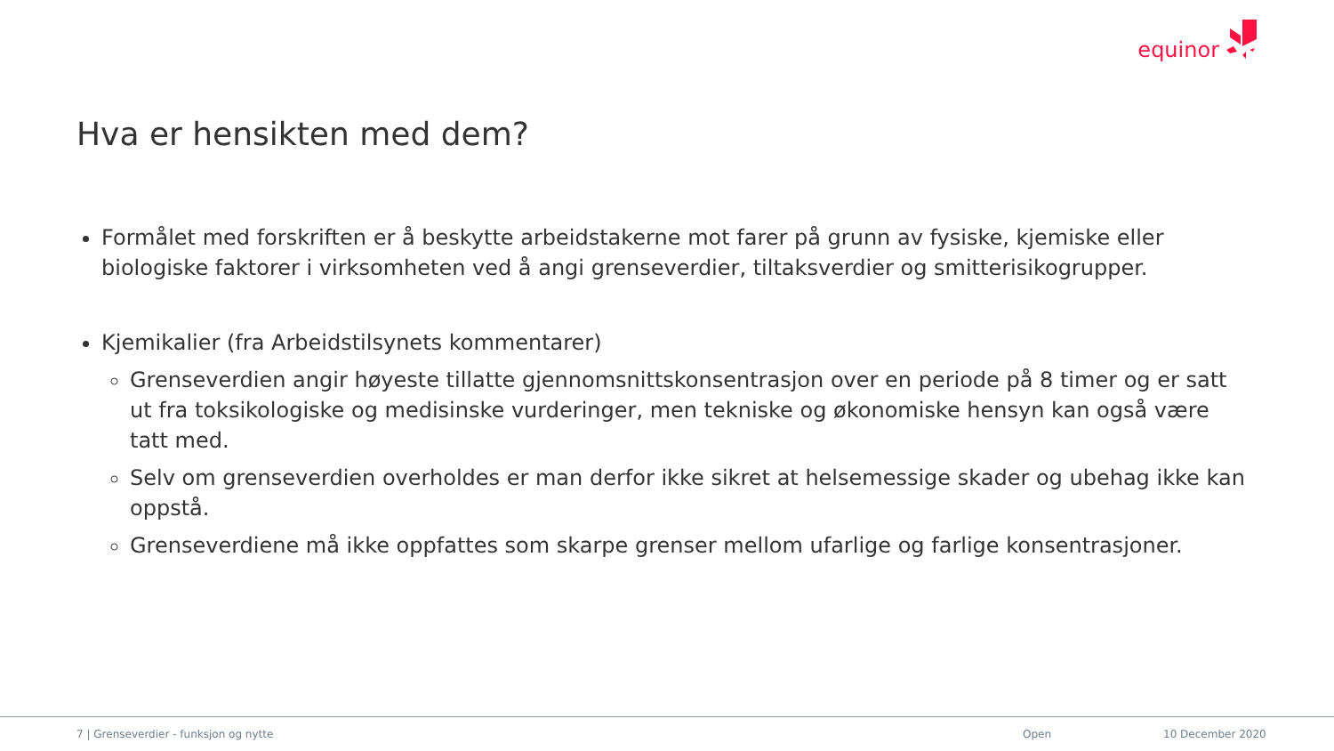equinor
Hva er hensikten med dem?
Formålet med forskriften er å beskytte arbeidstakerne mot farer på grunn av fysiske, kjemiske eller biologiske faktorer i virksomheten ved å angi grenseverdier, tiltaksverdier og smitterisikogrupper.
Kjemikalier (fra Arbeidstilsynets kommentarer)
Grenseverdien angir høyeste tillatte gjennomsnittskonsentrasjon over en periode på 8 timer og er satt ut fra toksikologiske og medisinske vurderinger, men tekniske og økonomiske hensyn kan også være tatt med.
Selv om grenseverdien overholdes er man derfor ikke sikret at helsemessige skader og ubehag ikke kan oppstå.
Grenseverdiene må ikke oppfattes som skarpe grenser mellom ufarlige og farlige konsentrasjoner.
7 | Grenseverdier - funksjon og nytte Open 10 December 2020